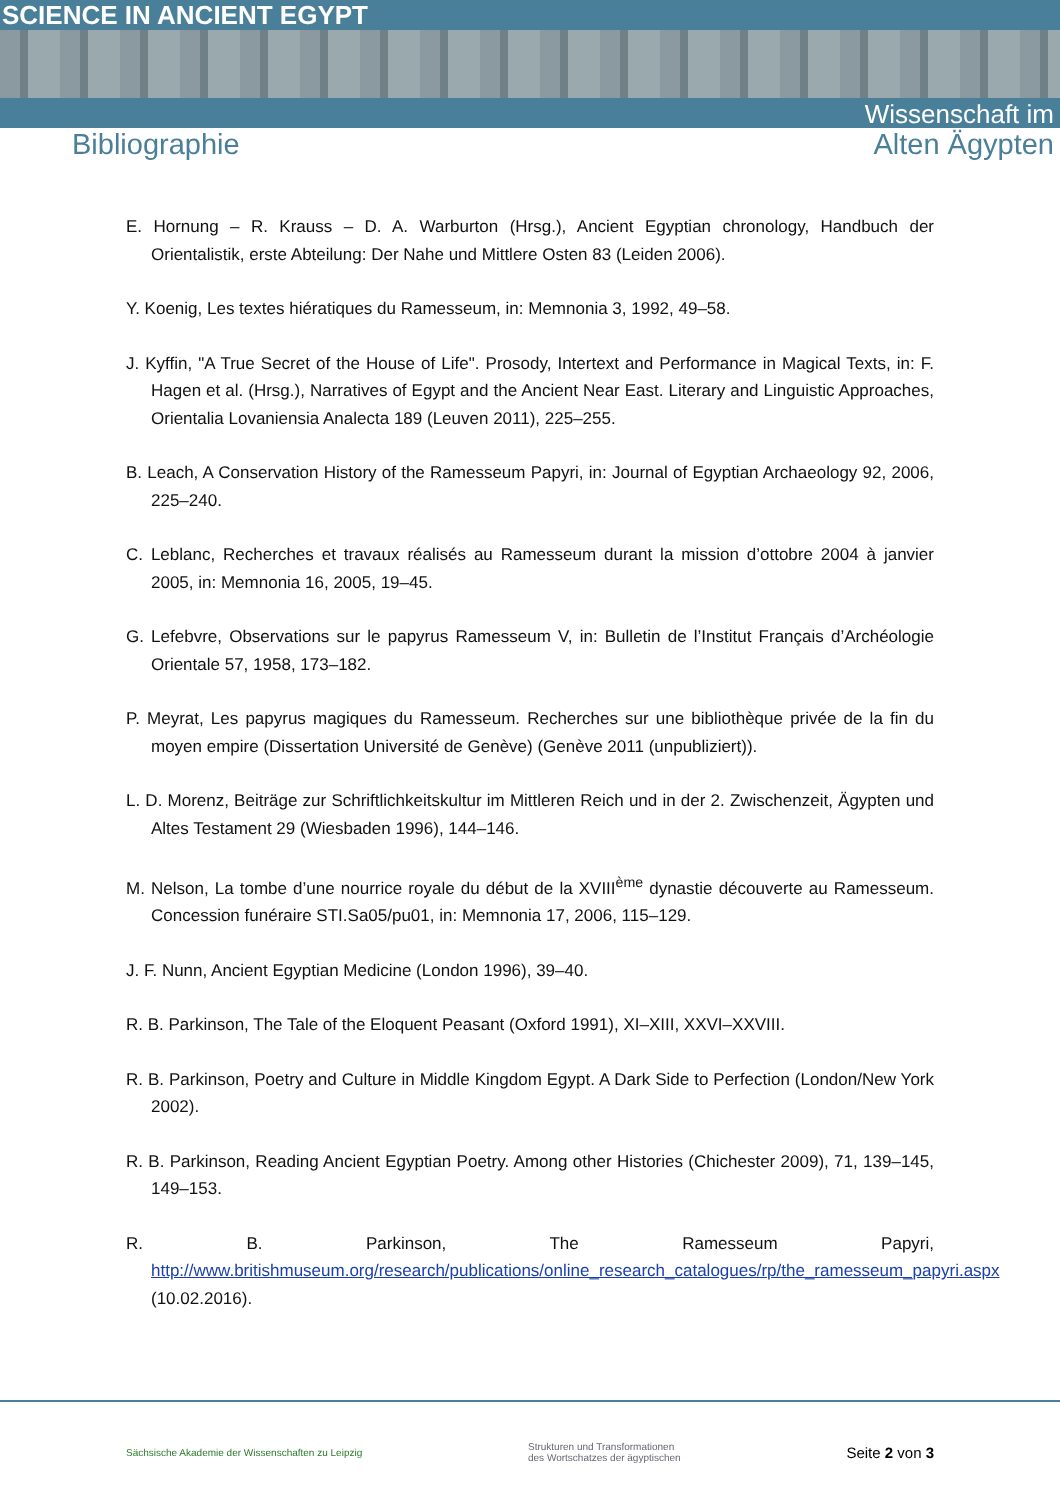SCIENCE IN ANCIENT EGYPT
Wissenschaft im
Bibliographie Alten Ägypten
E. Hornung – R. Krauss – D. A. Warburton (Hrsg.), Ancient Egyptian chronology, Handbuch der Orientalistik, erste Abteilung: Der Nahe und Mittlere Osten 83 (Leiden 2006).
Y. Koenig, Les textes hiératiques du Ramesseum, in: Memnonia 3, 1992, 49–58.
J. Kyffin, "A True Secret of the House of Life". Prosody, Intertext and Performance in Magical Texts, in: F. Hagen et al. (Hrsg.), Narratives of Egypt and the Ancient Near East. Literary and Linguistic Approaches, Orientalia Lovaniensia Analecta 189 (Leuven 2011), 225–255.
B. Leach, A Conservation History of the Ramesseum Papyri, in: Journal of Egyptian Archaeology 92, 2006, 225–240.
C. Leblanc, Recherches et travaux réalisés au Ramesseum durant la mission d’ottobre 2004 à janvier 2005, in: Memnonia 16, 2005, 19–45.
G. Lefebvre, Observations sur le papyrus Ramesseum V, in: Bulletin de l’Institut Français d’Archéologie Orientale 57, 1958, 173–182.
P. Meyrat, Les papyrus magiques du Ramesseum. Recherches sur une bibliothèque privée de la fin du moyen empire (Dissertation Université de Genève) (Genève 2011 (unpubliziert)).
L. D. Morenz, Beiträge zur Schriftlichkeitskultur im Mittleren Reich und in der 2. Zwischenzeit, Ägypten und Altes Testament 29 (Wiesbaden 1996), 144–146.
M. Nelson, La tombe d’une nourrice royale du début de la XVIII<sup>ème</sup> dynastie découverte au Ramesseum. Concession funéraire STI.Sa05/pu01, in: Memnonia 17, 2006, 115–129.
J. F. Nunn, Ancient Egyptian Medicine (London 1996), 39–40.
R. B. Parkinson, The Tale of the Eloquent Peasant (Oxford 1991), XI–XIII, XXVI–XXVIII.
R. B. Parkinson, Poetry and Culture in Middle Kingdom Egypt. A Dark Side to Perfection (London/New York 2002).
R. B. Parkinson, Reading Ancient Egyptian Poetry. Among other Histories (Chichester 2009), 71, 139–145, 149–153.
R. B. Parkinson, The Ramesseum Papyri, http://www.britishmuseum.org/research/publications/online_research_catalogues/rp/the_ramesseum_papyri.aspx (10.02.2016).
Sächsische Akademie der Wissenschaften zu Leipzig Strukturen und Transformationen
des Wortschatzes der ägyptischen Seite 2 von 3